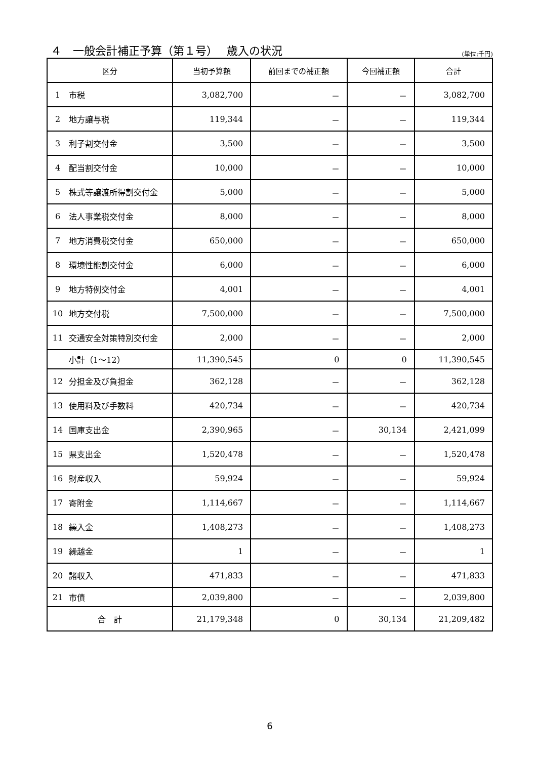４　一般会計補正予算（第１号）　 歳入の状況
(単位:千円)
| 区分 | | 当初予算額 | 前回までの補正額 | 今回補正額 | 合計 |
| --- | --- | --- | --- | --- | --- |
| 1 | 市税 | 3,082,700 | － | － | 3,082,700 |
| 2 | 地方譲与税 | 119,344 | － | － | 119,344 |
| 3 | 利子割交付金 | 3,500 | － | － | 3,500 |
| 4 | 配当割交付金 | 10,000 | － | － | 10,000 |
| 5 | 株式等譲渡所得割交付金 | 5,000 | － | － | 5,000 |
| 6 | 法人事業税交付金 | 8,000 | － | － | 8,000 |
| 7 | 地方消費税交付金 | 650,000 | － | － | 650,000 |
| 8 | 環境性能割交付金 | 6,000 | － | － | 6,000 |
| 9 | 地方特例交付金 | 4,001 | － | － | 4,001 |
| 10 | 地方交付税 | 7,500,000 | － | － | 7,500,000 |
| 11 | 交通安全対策特別交付金 | 2,000 | － | － | 2,000 |
| | 小計（1～12） | 11,390,545 | 0 | 0 | 11,390,545 |
| 12 | 分担金及び負担金 | 362,128 | － | － | 362,128 |
| 13 | 使用料及び手数料 | 420,734 | － | － | 420,734 |
| 14 | 国庫支出金 | 2,390,965 | － | 30,134 | 2,421,099 |
| 15 | 県支出金 | 1,520,478 | － | － | 1,520,478 |
| 16 | 財産収入 | 59,924 | － | － | 59,924 |
| 17 | 寄附金 | 1,114,667 | － | － | 1,114,667 |
| 18 | 繰入金 | 1,408,273 | － | － | 1,408,273 |
| 19 | 繰越金 | 1 | － | － | 1 |
| 20 | 諸収入 | 471,833 | － | － | 471,833 |
| 21 | 市債 | 2,039,800 | － | － | 2,039,800 |
| 合 計 | | 21,179,348 | 0 | 30,134 | 21,209,482 |
6